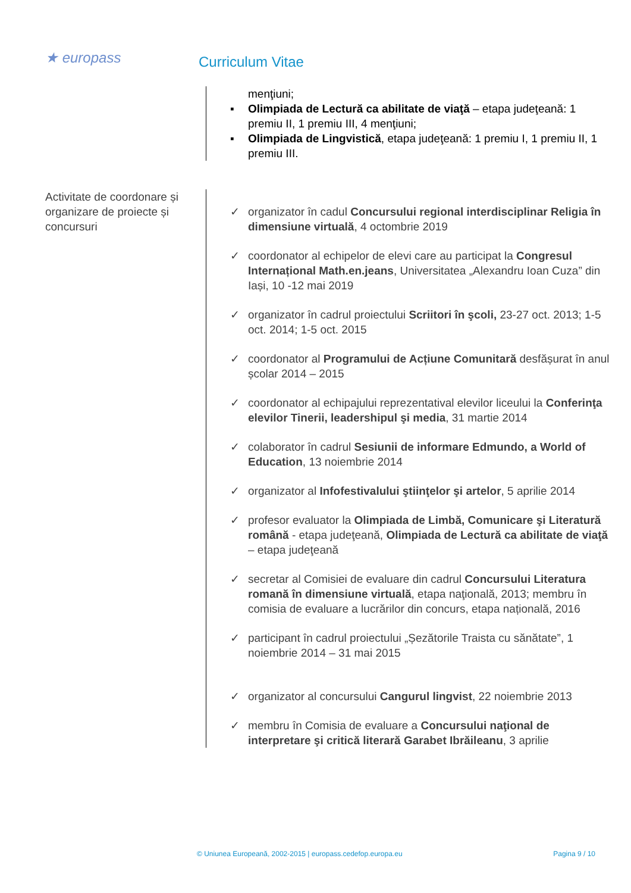★ europass
Curriculum Vitae
menţiuni;
▪ Olimpiada de Lectură ca abilitate de viaţă – etapa judeţeană: 1 premiu II, 1 premiu III, 4 menţiuni;
▪ Olimpiada de Lingvistică, etapa judeţeană: 1 premiu I, 1 premiu II, 1 premiu III.
Activitate de coordonare și organizare de proiecte și concursuri
✓ organizator în cadul Concursului regional interdisciplinar Religia în dimensiune virtuală, 4 octombrie 2019
✓ coordonator al echipelor de elevi care au participat la Congresul Internațional Math.en.jeans, Universitatea „Alexandru Ioan Cuza” din Iași, 10 -12 mai 2019
✓ organizator în cadrul proiectului Scriitori în şcoli, 23-27 oct. 2013; 1-5 oct. 2014; 1-5 oct. 2015
✓ coordonator al Programului de Acțiune Comunitară desfășurat în anul școlar 2014 – 2015
✓ coordonator al echipajului reprezentatival elevilor liceului la Conferinţa elevilor Tinerii, leadershipul şi media, 31 martie 2014
✓ colaborator în cadrul Sesiunii de informare Edmundo, a World of Education, 13 noiembrie 2014
✓ organizator al Infofestivalului ştiinţelor şi artelor, 5 aprilie 2014
✓ profesor evaluator la Olimpiada de Limbă, Comunicare şi Literatură română - etapa judeţeană, Olimpiada de Lectură ca abilitate de viaţă – etapa judeţeană
✓ secretar al Comisiei de evaluare din cadrul Concursului Literatura romană în dimensiune virtuală, etapa naţională, 2013; membru în comisia de evaluare a lucrărilor din concurs, etapa națională, 2016
✓ participant în cadrul proiectului „Șezătorile Traista cu sănătate”, 1 noiembrie 2014 – 31 mai 2015
✓ organizator al concursului Cangurul lingvist, 22 noiembrie 2013
✓ membru în Comisia de evaluare a Concursului naţional de interpretare şi critică literară Garabet Ibrăileanu, 3 aprilie
© Uniunea Europeană, 2002-2015 | europass.cedefop.europa.eu Pagina 9 / 10